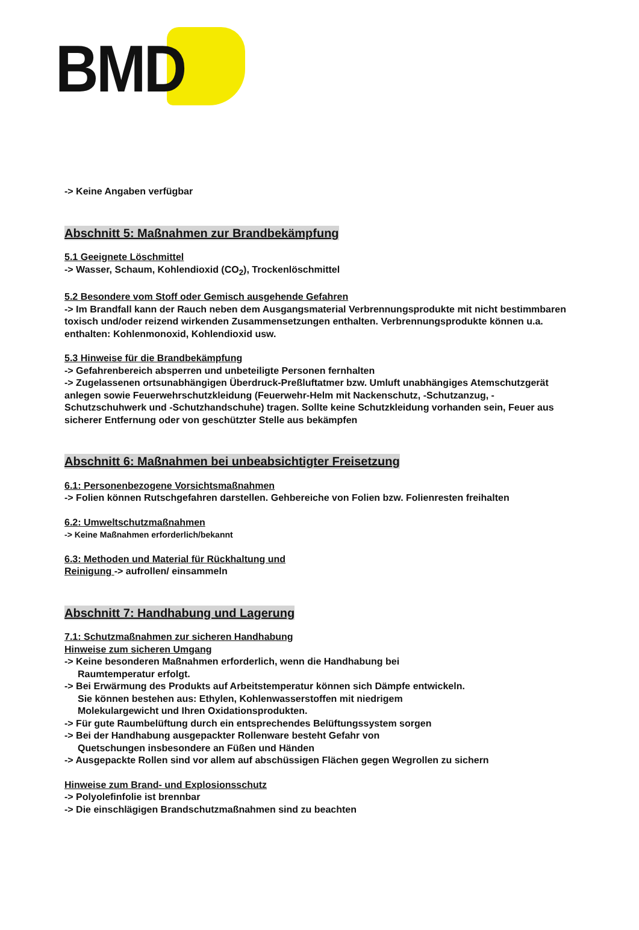BMD
-> Keine Angaben verfügbar
Abschnitt 5: Maßnahmen zur Brandbekämpfung
5.1 Geeignete Löschmittel
-> Wasser, Schaum, Kohlendioxid (CO<sub>2</sub>), Trockenlöschmittel
5.2 Besondere vom Stoff oder Gemisch ausgehende Gefahren
-> Im Brandfall kann der Rauch neben dem Ausgangsmaterial Verbrennungsprodukte mit nicht bestimmbaren toxisch und/oder reizend wirkenden Zusammensetzungen enthalten. Verbrennungsprodukte können u.a. enthalten: Kohlenmonoxid, Kohlendioxid usw.
5.3 Hinweise für die Brandbekämpfung
-> Gefahrenbereich absperren und unbeteiligte Personen fernhalten
-> Zugelassenen ortsunabhängigen Überdruck-Preßluftatmer bzw. Umluft unabhängiges Atemschutzgerät anlegen sowie Feuerwehrschutzkleidung (Feuerwehr-Helm mit Nackenschutz, -Schutzanzug, - Schutzschuhwerk und -Schutzhandschuhe) tragen. Sollte keine Schutzkleidung vorhanden sein, Feuer aus sicherer Entfernung oder von geschützter Stelle aus bekämpfen
Abschnitt 6: Maßnahmen bei unbeabsichtigter Freisetzung
6.1: Personenbezogene Vorsichtsmaßnahmen
-> Folien können Rutschgefahren darstellen. Gehbereiche von Folien bzw. Folienresten freihalten
6.2: Umweltschutzmaßnahmen
-> Keine Maßnahmen erforderlich/bekannt
6.3: Methoden und Material für Rückhaltung und
Reinigung -> aufrollen/ einsammeln
Abschnitt 7: Handhabung und Lagerung
7.1: Schutzmaßnahmen zur sicheren Handhabung
Hinweise zum sicheren Umgang
-> Keine besonderen Maßnahmen erforderlich, wenn die Handhabung bei
Raumtemperatur erfolgt.
-> Bei Erwärmung des Produkts auf Arbeitstemperatur können sich Dämpfe entwickeln.
Sie können bestehen aus: Ethylen, Kohlenwasserstoffen mit niedrigem
Molekulargewicht und Ihren Oxidationsprodukten.
-> Für gute Raumbelüftung durch ein entsprechendes Belüftungssystem sorgen
-> Bei der Handhabung ausgepackter Rollenware besteht Gefahr von
Quetschungen insbesondere an Füßen und Händen
-> Ausgepackte Rollen sind vor allem auf abschüssigen Flächen gegen Wegrollen zu sichern
Hinweise zum Brand- und Explosionsschutz
-> Polyolefinfolie ist brennbar
-> Die einschlägigen Brandschutzmaßnahmen sind zu beachten